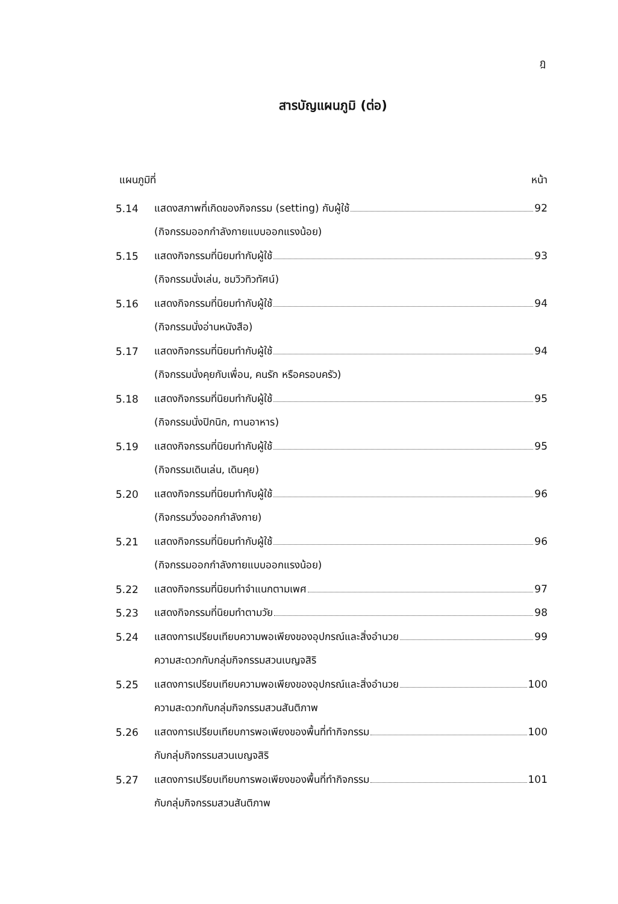ฎ
สารบัญแผนภูมิ (ต่อ)
แผนภูมิที่ หน้า
5.14 แสดงสภาพที่เกิดของกิจกรรม (setting) กับผู้ใช้ 92
(กิจกรรมออกกำลังกายแบบออกแรงน้อย)
5.15 แสดงกิจกรรมที่นิยมทำกับผู้ใช้ 93
(กิจกรรมนั่งเล่น, ชมวิวทิวทัศน์)
5.16 แสดงกิจกรรมที่นิยมทำกับผู้ใช้ 94
(กิจกรรมนั่งอ่านหนังสือ)
5.17 แสดงกิจกรรมที่นิยมทำกับผู้ใช้ 94
(กิจกรรมนั่งคุยกับเพื่อน, คนรัก หรือครอบครัว)
5.18 แสดงกิจกรรมที่นิยมทำกับผู้ใช้ 95
(กิจกรรมนั่งปิกนิก, ทานอาหาร)
5.19 แสดงกิจกรรมที่นิยมทำกับผู้ใช้ 95
(กิจกรรมเดินเล่น, เดินคุย)
5.20 แสดงกิจกรรมที่นิยมทำกับผู้ใช้ 96
(กิจกรรมวิ่งออกกำลังกาย)
5.21 แสดงกิจกรรมที่นิยมทำกับผู้ใช้ 96
(กิจกรรมออกกำลังกายแบบออกแรงน้อย)
5.22 แสดงกิจกรรมที่นิยมทำจำแนกตามเพศ 97
5.23 แสดงกิจกรรมที่นิยมทำตามวัย 98
5.24 แสดงการเปรียบเทียบความพอเพียงของอุปกรณ์และสิ่งอำนวย 99
ความสะดวกกับกลุ่มกิจกรรมสวนเบญจสิริ
5.25 แสดงการเปรียบเทียบความพอเพียงของอุปกรณ์และสิ่งอำนวย 100
ความสะดวกกับกลุ่มกิจกรรมสวนสันติภาพ
5.26 แสดงการเปรียบเทียบการพอเพียงของพื้นที่ทำกิจกรรม 100
กับกลุ่มกิจกรรมสวนเบญจสิริ
5.27 แสดงการเปรียบเทียบการพอเพียงของพื้นที่ทำกิจกรรม 101
กับกลุ่มกิจกรรมสวนสันติภาพ